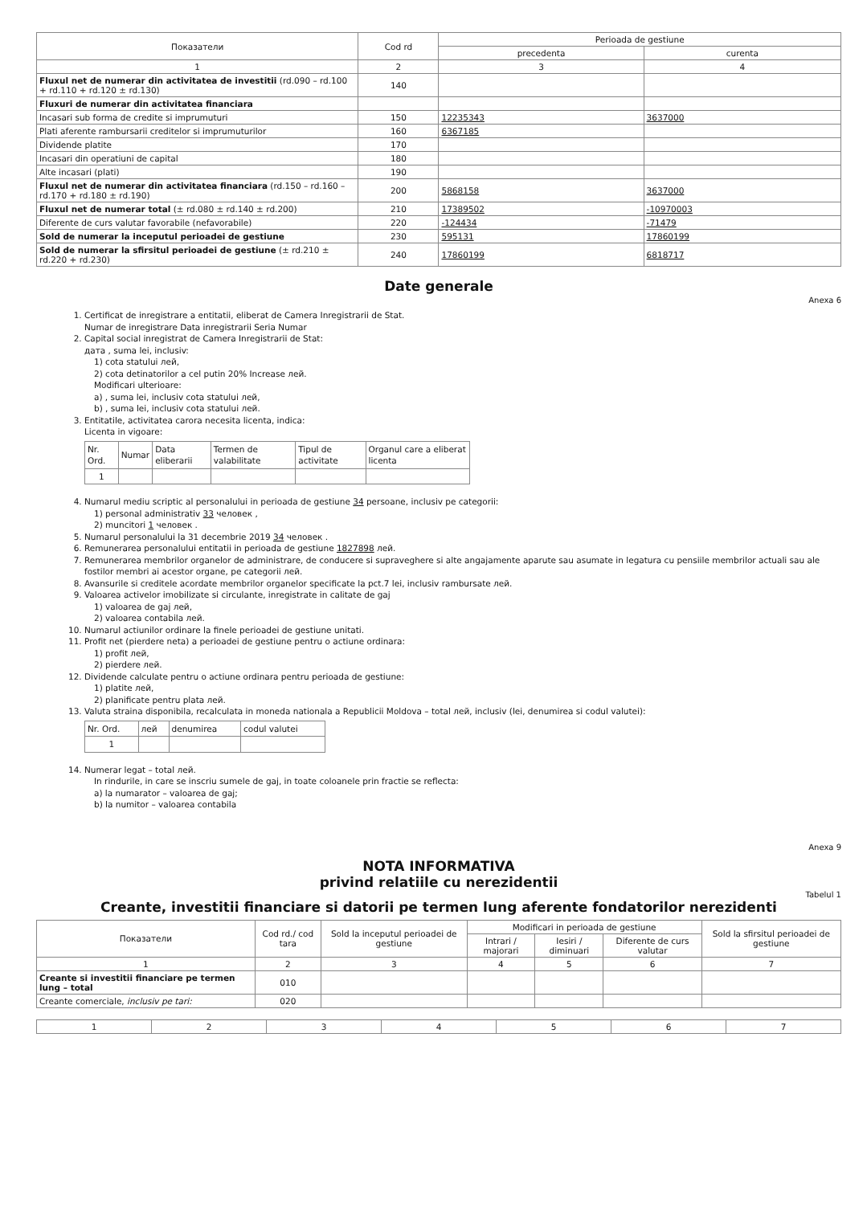| Показатели | Cod rd | Perioada de gestiune | |
| --- | --- | --- | --- |
| | | precedenta | curenta |
| 1 | 2 | 3 | 4 |
| Fluxul net de numerar din activitatea de investitii (rd.090 – rd.100 + rd.110 + rd.120 ± rd.130) | 140 | | |
| Fluxuri de numerar din activitatea financiara | | | |
| Incasari sub forma de credite si imprumuturi | 150 | 12235343 | 3637000 |
| Plati aferente rambursarii creditelor si imprumuturilor | 160 | 6367185 | |
| Dividende platite | 170 | | |
| Incasari din operatiuni de capital | 180 | | |
| Alte incasari (plati) | 190 | | |
| Fluxul net de numerar din activitatea financiara (rd.150 – rd.160 – rd.170 + rd.180 ± rd.190) | 200 | 5868158 | 3637000 |
| Fluxul net de numerar total (± rd.080 ± rd.140 ± rd.200) | 210 | 17389502 | -10970003 |
| Diferente de curs valutar favorabile (nefavorabile) | 220 | -124434 | -71479 |
| Sold de numerar la inceputul perioadei de gestiune | 230 | 595131 | 17860199 |
| Sold de numerar la sfirsitul perioadei de gestiune (± rd.210 ± rd.220 + rd.230) | 240 | 17860199 | 6818717 |
Date generale
Anexa 6
1. Certificat de inregistrare a entitatii, eliberat de Camera Inregistrarii de Stat.
Numar de inregistrare Data inregistrarii Seria Numar
2. Capital social inregistrat de Camera Inregistrarii de Stat:
дата , suma lei, inclusiv:
1) cota statului лей,
2) cota detinatorilor a cel putin 20% Increase лей.
Modificari ulterioare:
a) , suma lei, inclusiv cota statului лей,
b) , suma lei, inclusiv cota statului лей.
3. Entitatile, activitatea carora necesita licenta, indica:
Licenta in vigoare:
| Nr. Ord. | Numar | Data eliberarii | Termen de valabilitate | Tipul de activitate | Organul care a eliberat licenta |
| 1 | | | | | |
4. Numarul mediu scriptic al personalului in perioada de gestiune 34 persoane, inclusiv pe categorii:
1) personal administrativ 33 человек ,
2) muncitori 1 человек .
5. Numarul personalului la 31 decembrie 2019 34 человек .
6. Remunerarea personalului entitatii in perioada de gestiune 1827898 лей.
7. Remunerarea membrilor organelor de administrare, de conducere si supraveghere si alte angajamente aparute sau asumate in legatura cu pensiile membrilor actuali sau ale fostilor membri ai acestor organe, pe categorii лей.
8. Avansurile si creditele acordate membrilor organelor specificate la pct.7 lei, inclusiv rambursate лей.
9. Valoarea activelor imobilizate si circulante, inregistrate in calitate de gaj
1) valoarea de gaj лей,
2) valoarea contabila лей.
10. Numarul actiunilor ordinare la finele perioadei de gestiune unitati.
11. Profit net (pierdere neta) a perioadei de gestiune pentru o actiune ordinara:
1) profit лей,
2) pierdere лей.
12. Dividende calculate pentru o actiune ordinara pentru perioada de gestiune:
1) platite лей,
2) planificate pentru plata лей.
13. Valuta straina disponibila, recalculata in moneda nationala a Republicii Moldova – total лей, inclusiv (lei, denumirea si codul valutei):
| Nr. Ord. | лей | denumirea | codul valutei |
| 1 | | | |
14. Numerar legat – total лей.
In rindurile, in care se inscriu sumele de gaj, in toate coloanele prin fractie se reflecta:
a) la numarator – valoarea de gaj;
b) la numitor – valoarea contabila
Anexa 9
NOTA INFORMATIVA
privind relatiile cu nerezidentii
Tabelul 1
Creante, investitii financiare si datorii pe termen lung aferente fondatorilor nerezidenti
| Показатели | Cod rd./ cod tara | Sold la inceputul perioadei de gestiune | Modificari in perioada de gestiune | | | Sold la sfirsitul perioadei de gestiune |
| --- | --- | --- | --- | --- | --- | --- |
| | | | Intrari / majorari | Iesiri / diminuari | Diferente de curs valutar | |
| 1 | 2 | 3 | 4 | 5 | 6 | 7 |
| Creante si investitii financiare pe termen lung – total | 010 | | | | | |
| Creante comerciale, inclusiv pe tari: | 020 | | | | | |
| 1 | 2 | 3 | 4 | 5 | 6 | 7 |